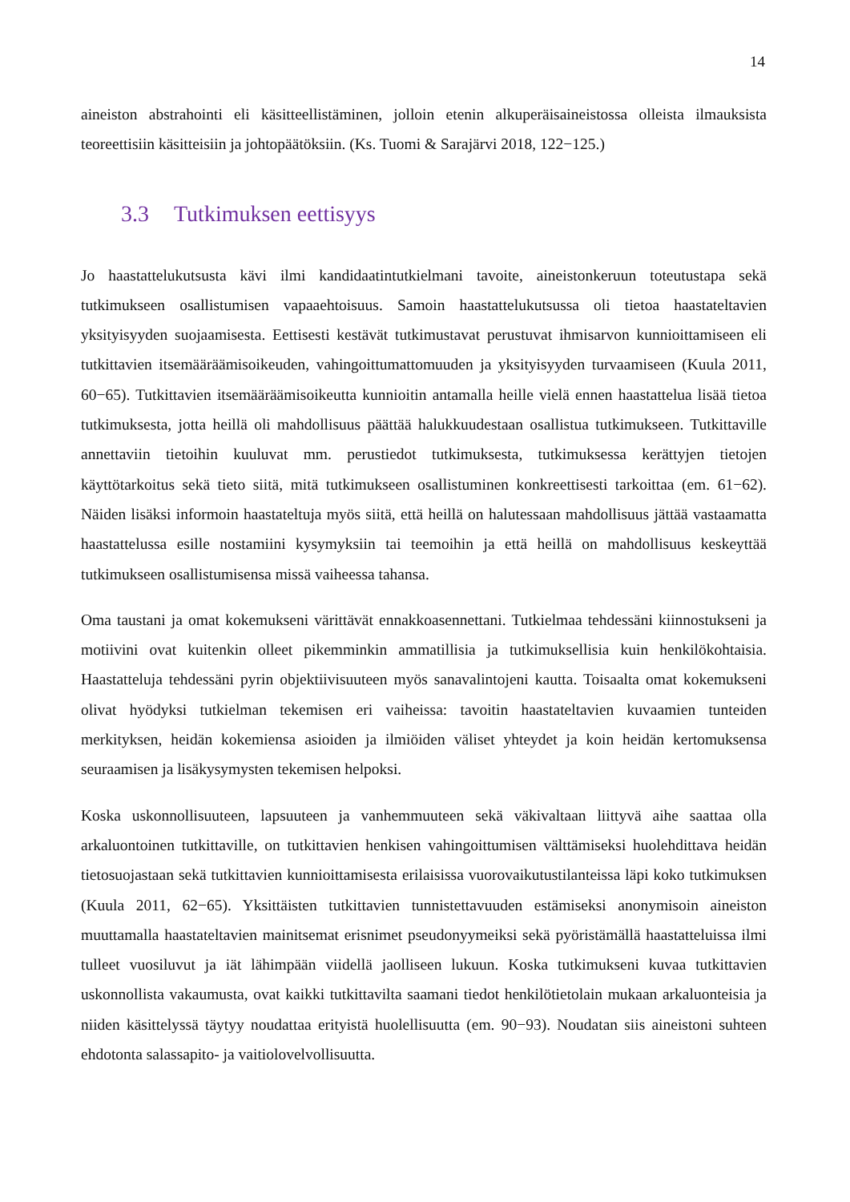14
aineiston abstrahointi eli käsitteellistäminen, jolloin etenin alkuperäisaineistossa olleista ilmauksista teoreettisiin käsitteisiin ja johtopäätöksiin. (Ks. Tuomi & Sarajärvi 2018, 122−125.)
3.3 Tutkimuksen eettisyys
Jo haastattelukutsusta kävi ilmi kandidaatintutkielmani tavoite, aineistonkeruun toteutustapa sekä tutkimukseen osallistumisen vapaaehtoisuus. Samoin haastattelukutsussa oli tietoa haastateltavien yksityisyyden suojaamisesta. Eettisesti kestävät tutkimustavat perustuvat ihmisarvon kunnioittamiseen eli tutkittavien itsemääräämisoikeuden, vahingoittumattomuuden ja yksityisyyden turvaamiseen (Kuula 2011, 60−65). Tutkittavien itsemääräämisoikeutta kunnioitin antamalla heille vielä ennen haastattelua lisää tietoa tutkimuksesta, jotta heillä oli mahdollisuus päättää halukkuudestaan osallistua tutkimukseen. Tutkittaville annettaviin tietoihin kuuluvat mm. perustiedot tutkimuksesta, tutkimuksessa kerättyjen tietojen käyttötarkoitus sekä tieto siitä, mitä tutkimukseen osallistuminen konkreettisesti tarkoittaa (em. 61−62). Näiden lisäksi informoin haastateltuja myös siitä, että heillä on halutessaan mahdollisuus jättää vastaamatta haastattelussa esille nostamiini kysymyksiin tai teemoihin ja että heillä on mahdollisuus keskeyttää tutkimukseen osallistumisensa missä vaiheessa tahansa.
Oma taustani ja omat kokemukseni värittävät ennakkoasennettani. Tutkielmaa tehdessäni kiinnostukseni ja motiivini ovat kuitenkin olleet pikemminkin ammatillisia ja tutkimuksellisia kuin henkilökohtaisia. Haastatteluja tehdessäni pyrin objektiivisuuteen myös sanavalintojeni kautta. Toisaalta omat kokemukseni olivat hyödyksi tutkielman tekemisen eri vaiheissa: tavoitin haastateltavien kuvaamien tunteiden merkityksen, heidän kokemiensa asioiden ja ilmiöiden väliset yhteydet ja koin heidän kertomuksensa seuraamisen ja lisäkysymysten tekemisen helpoksi.
Koska uskonnollisuuteen, lapsuuteen ja vanhemmuuteen sekä väkivaltaan liittyvä aihe saattaa olla arkaluontoinen tutkittaville, on tutkittavien henkisen vahingoittumisen välttämiseksi huolehdittava heidän tietosuojastaan sekä tutkittavien kunnioittamisesta erilaisissa vuorovaikutustilanteissa läpi koko tutkimuksen (Kuula 2011, 62−65). Yksittäisten tutkittavien tunnistettavuuden estämiseksi anonymisoin aineiston muuttamalla haastateltavien mainitsemat erisnimet pseudonyymeiksi sekä pyöristämällä haastatteluissa ilmi tulleet vuosiluvut ja iät lähimpään viidellä jaolliseen lukuun. Koska tutkimukseni kuvaa tutkittavien uskonnollista vakaumusta, ovat kaikki tutkittavilta saamani tiedot henkilötietolain mukaan arkaluonteisia ja niiden käsittelyssä täytyy noudattaa erityistä huolellisuutta (em. 90−93). Noudatan siis aineistoni suhteen ehdotonta salassapito- ja vaitiolovelvollisuutta.